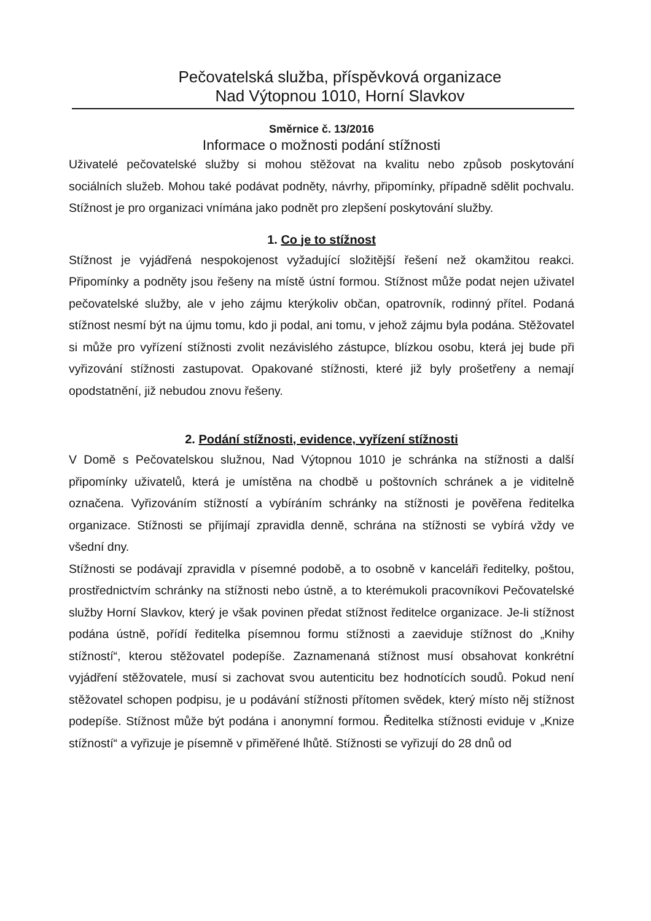Pečovatelská služba, příspěvková organizace
Nad Výtopnou 1010, Horní Slavkov
Směrnice č. 13/2016
Informace o možnosti podání stížnosti
Uživatelé pečovatelské služby si mohou stěžovat na kvalitu nebo způsob poskytování sociálních služeb. Mohou také podávat podněty, návrhy, připomínky, případně sdělit pochvalu. Stížnost je pro organizaci vnímána jako podnět pro zlepšení poskytování služby.
1. Co je to stížnost
Stížnost je vyjádřená nespokojenost vyžadující složitější řešení než okamžitou reakci. Připomínky a podněty jsou řešeny na místě ústní formou. Stížnost může podat nejen uživatel pečovatelské služby, ale v jeho zájmu kterýkoliv občan, opatrovník, rodinný přítel. Podaná stížnost nesmí být na újmu tomu, kdo ji podal, ani tomu, v jehož zájmu byla podána. Stěžovatel si může pro vyřízení stížnosti zvolit nezávislého zástupce, blízkou osobu, která jej bude při vyřizování stížnosti zastupovat. Opakované stížnosti, které již byly prošetřeny a nemají opodstatnění, již nebudou znovu řešeny.
2. Podání stížnosti, evidence, vyřízení stížnosti
V Domě s Pečovatelskou služnou, Nad Výtopnou 1010 je schránka na stížnosti a další připomínky uživatelů, která je umístěna na chodbě u poštovních schránek a je viditelně označena. Vyřizováním stížností a vybíráním schránky na stížnosti je pověřena ředitelka organizace. Stížnosti se přijímají zpravidla denně, schrána na stížnosti se vybírá vždy ve všední dny.
Stížnosti se podávají zpravidla v písemné podobě, a to osobně v kanceláři ředitelky, poštou, prostřednictvím schránky na stížnosti nebo ústně, a to kterémukoli pracovníkovi Pečovatelské služby Horní Slavkov, který je však povinen předat stížnost ředitelce organizace. Je-li stížnost podána ústně, pořídí ředitelka písemnou formu stížnosti a zaeviduje stížnost do „Knihy stížností“, kterou stěžovatel podepíše. Zaznamenaná stížnost musí obsahovat konkrétní vyjádření stěžovatele, musí si zachovat svou autenticitu bez hodnotících soudů. Pokud není stěžovatel schopen podpisu, je u podávání stížnosti přítomen svědek, který místo něj stížnost podepíše. Stížnost může být podána i anonymní formou. Ředitelka stížnosti eviduje v „Knize stížností“ a vyřizuje je písemně v přiměřené lhůtě. Stížnosti se vyřizují do 28 dnů od